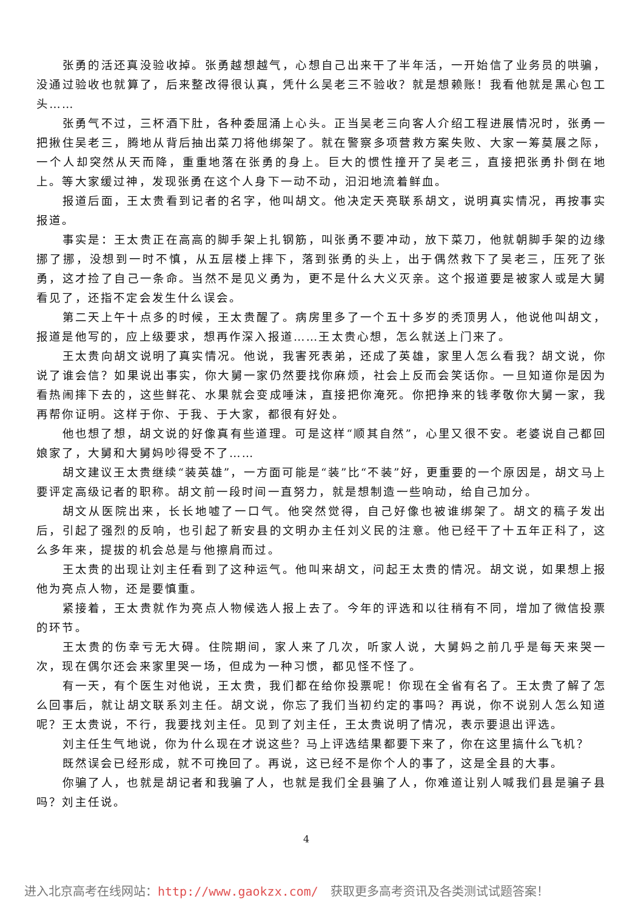张勇的活还真没验收掉。张勇越想越气，心想自己出来干了半年活，一开始信了业务员的哄骗，没通过验收也就算了，后来整改得很认真，凭什么吴老三不验收？就是想赖账！我看他就是黑心包工头……
张勇气不过，三杯酒下肚，各种委屈涌上心头。正当吴老三向客人介绍工程进展情况时，张勇一把揪住吴老三，腾地从背后抽出菜刀将他绑架了。就在警察多项营救方案失败、大家一筹莫展之际，一个人却突然从天而降，重重地落在张勇的身上。巨大的惯性撞开了吴老三，直接把张勇扑倒在地上。等大家缓过神，发现张勇在这个人身下一动不动，汩汩地流着鲜血。
报道后面，王太贵看到记者的名字，他叫胡文。他决定天亮联系胡文，说明真实情况，再按事实报道。
事实是：王太贵正在高高的脚手架上扎钢筋，叫张勇不要冲动，放下菜刀，他就朝脚手架的边缘挪了挪，没想到一时不慎，从五层楼上摔下，落到张勇的头上，出于偶然救下了吴老三，压死了张勇，这才捡了自己一条命。当然不是见义勇为，更不是什么大义灭亲。这个报道要是被家人或是大舅看见了，还指不定会发生什么误会。
第二天上午十点多的时候，王太贵醒了。病房里多了一个五十多岁的秃顶男人，他说他叫胡文，报道是他写的，应上级要求，想再作深入报道……王太贵心想，怎么就送上门来了。
王太贵向胡文说明了真实情况。他说，我害死表弟，还成了英雄，家里人怎么看我？胡文说，你说了谁会信？如果说出事实，你大舅一家仍然要找你麻烦，社会上反而会笑话你。一旦知道你是因为看热闹摔下去的，这些鲜花、水果就会变成唾沫，直接把你淹死。你把挣来的钱孝敬你大舅一家，我再帮你证明。这样于你、于我、于大家，都很有好处。
他也想了想，胡文说的好像真有些道理。可是这样“顺其自然”，心里又很不安。老婆说自己都回娘家了，大舅和大舅妈吵得受不了……
胡文建议王太贵继续“装英雄”，一方面可能是“装”比“不装”好，更重要的一个原因是，胡文马上要评定高级记者的职称。胡文前一段时间一直努力，就是想制造一些响动，给自己加分。
胡文从医院出来，长长地嘘了一口气。他突然觉得，自己好像也被谁绑架了。胡文的稿子发出后，引起了强烈的反响，也引起了新安县的文明办主任刘义民的注意。他已经干了十五年正科了，这么多年来，提拔的机会总是与他擦肩而过。
王太贵的出现让刘主任看到了这种运气。他叫来胡文，问起王太贵的情况。胡文说，如果想上报他为亮点人物，还是要慎重。
紧接着，王太贵就作为亮点人物候选人报上去了。今年的评选和以往稍有不同，增加了微信投票的环节。
王太贵的伤幸亏无大碍。住院期间，家人来了几次，听家人说，大舅妈之前几乎是每天来哭一次，现在偶尔还会来家里哭一场，但成为一种习惯，都见怪不怪了。
有一天，有个医生对他说，王太贵，我们都在给你投票呢！你现在全省有名了。王太贵了解了怎么回事后，就让胡文联系刘主任。胡文说，你忘了我们当初约定的事吗？再说，你不说别人怎么知道呢？王太贵说，不行，我要找刘主任。见到了刘主任，王太贵说明了情况，表示要退出评选。
刘主任生气地说，你为什么现在才说这些？马上评选结果都要下来了，你在这里搞什么飞机？
既然误会已经形成，就不可挽回了。再说，这已经不是你个人的事了，这是全县的大事。
你骗了人，也就是胡记者和我骗了人，也就是我们全县骗了人，你难道让别人喊我们县是骗子县吗？刘主任说。
4
进入北京高考在线网站：http://www.gaokzx.com/　获取更多高考资讯及各类测试试题答案！